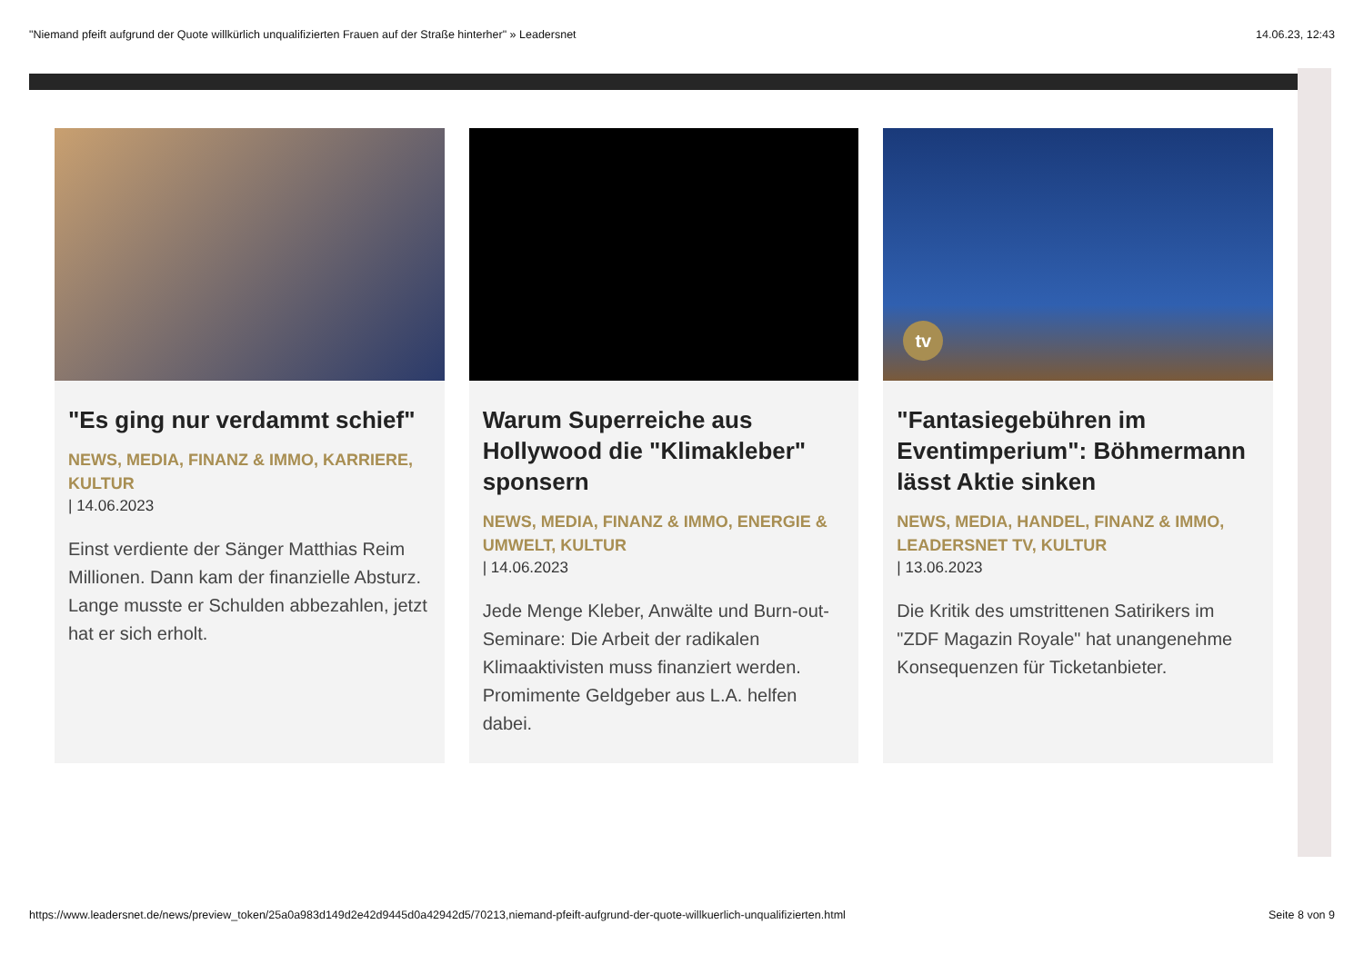"Niemand pfeift aufgrund der Quote willkürlich unqualifizierten Frauen auf der Straße hinterher" » Leadersnet 14.06.23, 12:43
"Es ging nur verdammt schief"
NEWS, MEDIA, FINANZ & IMMO, KARRIERE, KULTUR
| 14.06.2023
Einst verdiente der Sänger Matthias Reim Millionen. Dann kam der finanzielle Absturz. Lange musste er Schulden abbezahlen, jetzt hat er sich erholt.
Warum Superreiche aus Hollywood die "Klimakleber" sponsern
NEWS, MEDIA, FINANZ & IMMO, ENERGIE & UMWELT, KULTUR
| 14.06.2023
Jede Menge Kleber, Anwälte und Burn-out-Seminare: Die Arbeit der radikalen Klimaaktivisten muss finanziert werden. Promimente Geldgeber aus L.A. helfen dabei.
tv
"Fantasiegebühren im Eventimperium": Böhmermann lässt Aktie sinken
NEWS, MEDIA, HANDEL, FINANZ & IMMO, LEADERSNET TV, KULTUR
| 13.06.2023
Die Kritik des umstrittenen Satirikers im "ZDF Magazin Royale" hat unangenehme Konsequenzen für Ticketanbieter.
https://www.leadersnet.de/news/preview_token/25a0a983d149d2e42d9445d0a42942d5/70213,niemand-pfeift-aufgrund-der-quote-willkuerlich-unqualifizierten.html Seite 8 von 9